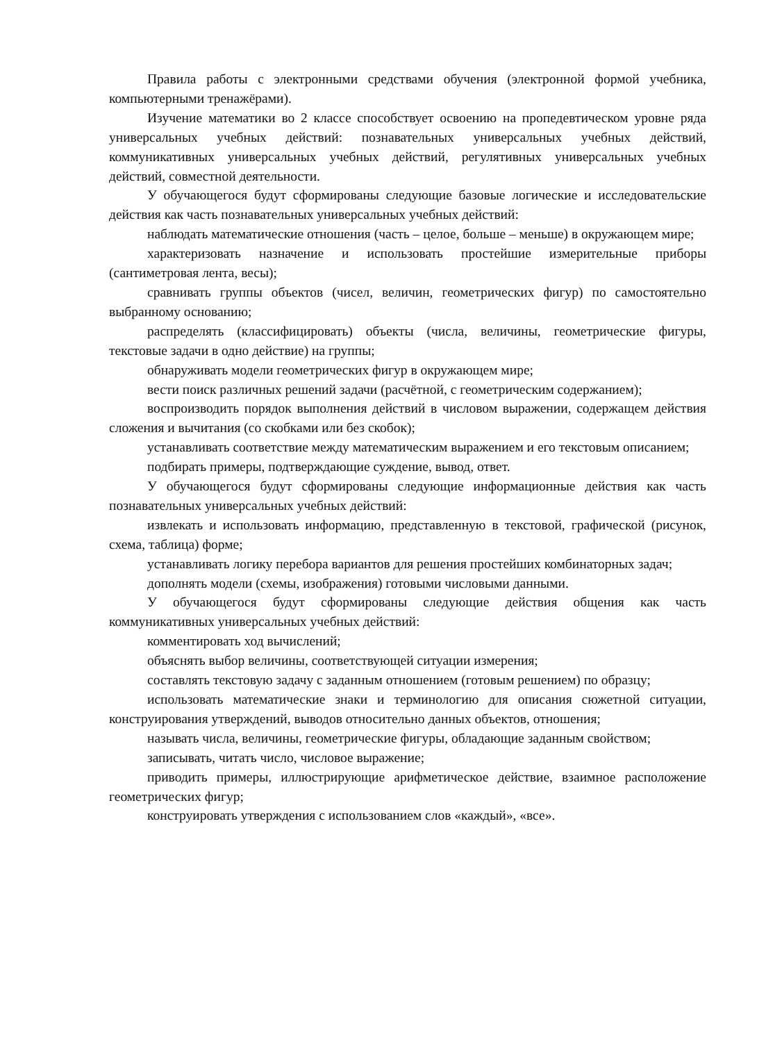Правила работы с электронными средствами обучения (электронной формой учебника, компьютерными тренажёрами).
Изучение математики во 2 классе способствует освоению на пропедевтическом уровне ряда универсальных учебных действий: познавательных универсальных учебных действий, коммуникативных универсальных учебных действий, регулятивных универсальных учебных действий, совместной деятельности.
У обучающегося будут сформированы следующие базовые логические и исследовательские действия как часть познавательных универсальных учебных действий:
наблюдать математические отношения (часть – целое, больше – меньше) в окружающем мире;
характеризовать назначение и использовать простейшие измерительные приборы (сантиметровая лента, весы);
сравнивать группы объектов (чисел, величин, геометрических фигур) по самостоятельно выбранному основанию;
распределять (классифицировать) объекты (числа, величины, геометрические фигуры, текстовые задачи в одно действие) на группы;
обнаруживать модели геометрических фигур в окружающем мире;
вести поиск различных решений задачи (расчётной, с геометрическим содержанием);
воспроизводить порядок выполнения действий в числовом выражении, содержащем действия сложения и вычитания (со скобками или без скобок);
устанавливать соответствие между математическим выражением и его текстовым описанием;
подбирать примеры, подтверждающие суждение, вывод, ответ.
У обучающегося будут сформированы следующие информационные действия как часть познавательных универсальных учебных действий:
извлекать и использовать информацию, представленную в текстовой, графической (рисунок, схема, таблица) форме;
устанавливать логику перебора вариантов для решения простейших комбинаторных задач;
дополнять модели (схемы, изображения) готовыми числовыми данными.
У обучающегося будут сформированы следующие действия общения как часть коммуникативных универсальных учебных действий:
комментировать ход вычислений;
объяснять выбор величины, соответствующей ситуации измерения;
составлять текстовую задачу с заданным отношением (готовым решением) по образцу;
использовать математические знаки и терминологию для описания сюжетной ситуации, конструирования утверждений, выводов относительно данных объектов, отношения;
называть числа, величины, геометрические фигуры, обладающие заданным свойством;
записывать, читать число, числовое выражение;
приводить примеры, иллюстрирующие арифметическое действие, взаимное расположение геометрических фигур;
конструировать утверждения с использованием слов «каждый», «все».